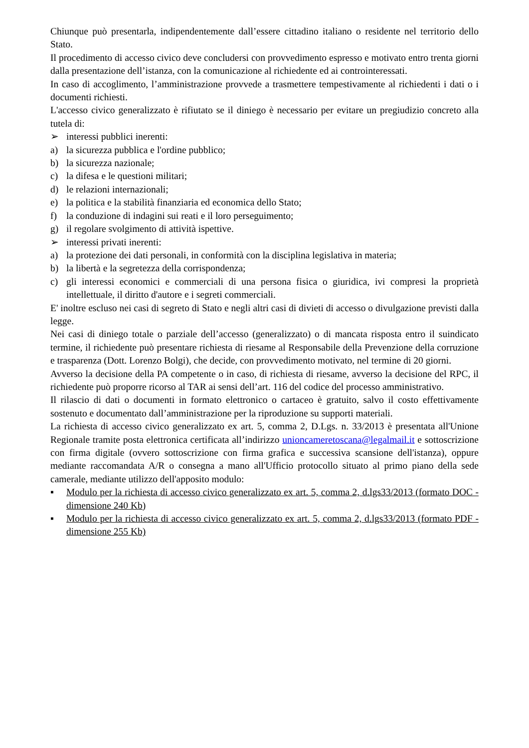Chiunque può presentarla, indipendentemente dall’essere cittadino italiano o residente nel territorio dello Stato.
Il procedimento di accesso civico deve concludersi con provvedimento espresso e motivato entro trenta giorni dalla presentazione dell’istanza, con la comunicazione al richiedente ed ai controinteressati.
In caso di accoglimento, l’amministrazione provvede a trasmettere tempestivamente al richiedenti i dati o i documenti richiesti.
L'accesso civico generalizzato è rifiutato se il diniego è necessario per evitare un pregiudizio concreto alla tutela di:
➢ interessi pubblici inerenti:
a) la sicurezza pubblica e l'ordine pubblico;
b) la sicurezza nazionale;
c) la difesa e le questioni militari;
d) le relazioni internazionali;
e) la politica e la stabilità finanziaria ed economica dello Stato;
f) la conduzione di indagini sui reati e il loro perseguimento;
g) il regolare svolgimento di attività ispettive.
➢ interessi privati inerenti:
a) la protezione dei dati personali, in conformità con la disciplina legislativa in materia;
b) la libertà e la segretezza della corrispondenza;
c) gli interessi economici e commerciali di una persona fisica o giuridica, ivi compresi la proprietà intellettuale, il diritto d'autore e i segreti commerciali.
E' inoltre escluso nei casi di segreto di Stato e negli altri casi di divieti di accesso o divulgazione previsti dalla legge.
Nei casi di diniego totale o parziale dell’accesso (generalizzato) o di mancata risposta entro il suindicato termine, il richiedente può presentare richiesta di riesame al Responsabile della Prevenzione della corruzione e trasparenza (Dott. Lorenzo Bolgi), che decide, con provvedimento motivato, nel termine di 20 giorni.
Avverso la decisione della PA competente o in caso, di richiesta di riesame, avverso la decisione del RPC, il richiedente può proporre ricorso al TAR ai sensi dell’art. 116 del codice del processo amministrativo.
Il rilascio di dati o documenti in formato elettronico o cartaceo è gratuito, salvo il costo effettivamente sostenuto e documentato dall’amministrazione per la riproduzione su supporti materiali.
La richiesta di accesso civico generalizzato ex art. 5, comma 2, D.Lgs. n. 33/2013 è presentata all'Unione Regionale tramite posta elettronica certificata all’indirizzo unioncameretoscana@legalmail.it e sottoscrizione con firma digitale (ovvero sottoscrizione con firma grafica e successiva scansione dell'istanza), oppure mediante raccomandata A/R o consegna a mano all'Ufficio protocollo situato al primo piano della sede camerale, mediante utilizzo dell'apposito modulo:
▪ Modulo per la richiesta di accesso civico generalizzato ex art. 5, comma 2, d.lgs33/2013 (formato DOC - dimensione 240 Kb)
▪ Modulo per la richiesta di accesso civico generalizzato ex art. 5, comma 2, d.lgs33/2013 (formato PDF - dimensione 255 Kb)